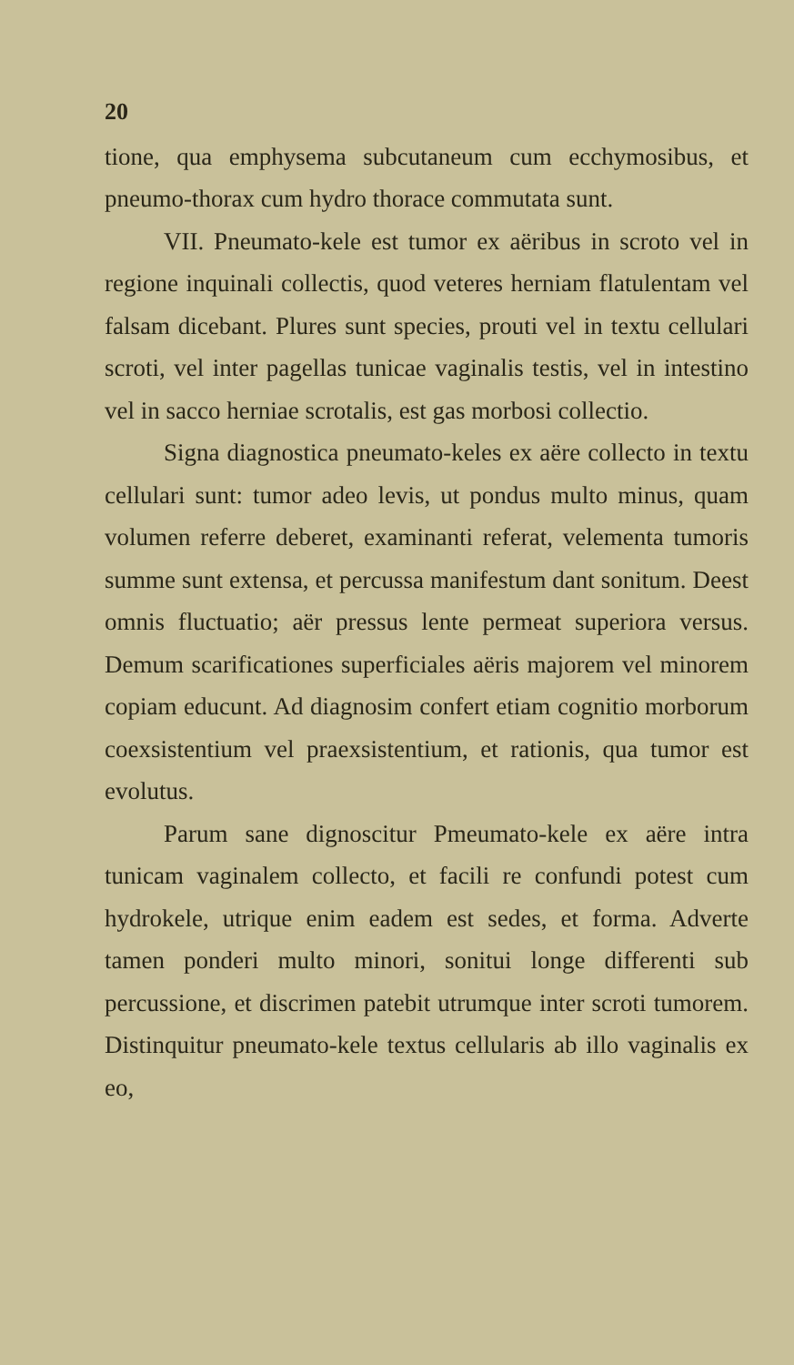20
tione, qua emphysema subcutaneum cum ecchymosibus, et pneumo-thorax cum hydro thorace commutata sunt.
VII. Pneumato-kele est tumor ex aëribus in scroto vel in regione inquinali collectis, quod veteres herniam flatulentam vel falsam dicebant. Plures sunt species, prouti vel in textu cellulari scroti, vel inter pagellas tunicae vaginalis testis, vel in intestino vel in sacco herniae scrotalis, est gas morbosi collectio.
Signa diagnostica pneumato-keles ex aëre collecto in textu cellulari sunt: tumor adeo levis, ut pondus multo minus, quam volumen referre deberet, examinanti referat, velementa tumoris summe sunt extensa, et percussa manifestum dant sonitum. Deest omnis fluctuatio; aër pressus lente permeat superiora versus. Demum scarificationes superficiales aëris majorem vel minorem copiam educunt. Ad diagnosim confert etiam cognitio morborum coexsistentium vel praexsistentium, et rationis, qua tumor est evolutus.
Parum sane dignoscitur Pmeumato-kele ex aëre intra tunicam vaginalem collecto, et facili re confundi potest cum hydrokele, utrique enim eadem est sedes, et forma. Adverte tamen ponderi multo minori, sonitui longe differenti sub percussione, et discrimen patebit utrumque inter scroti tumorem. Distinquitur pneumato-kele textus cellularis ab illo vaginalis ex eo,